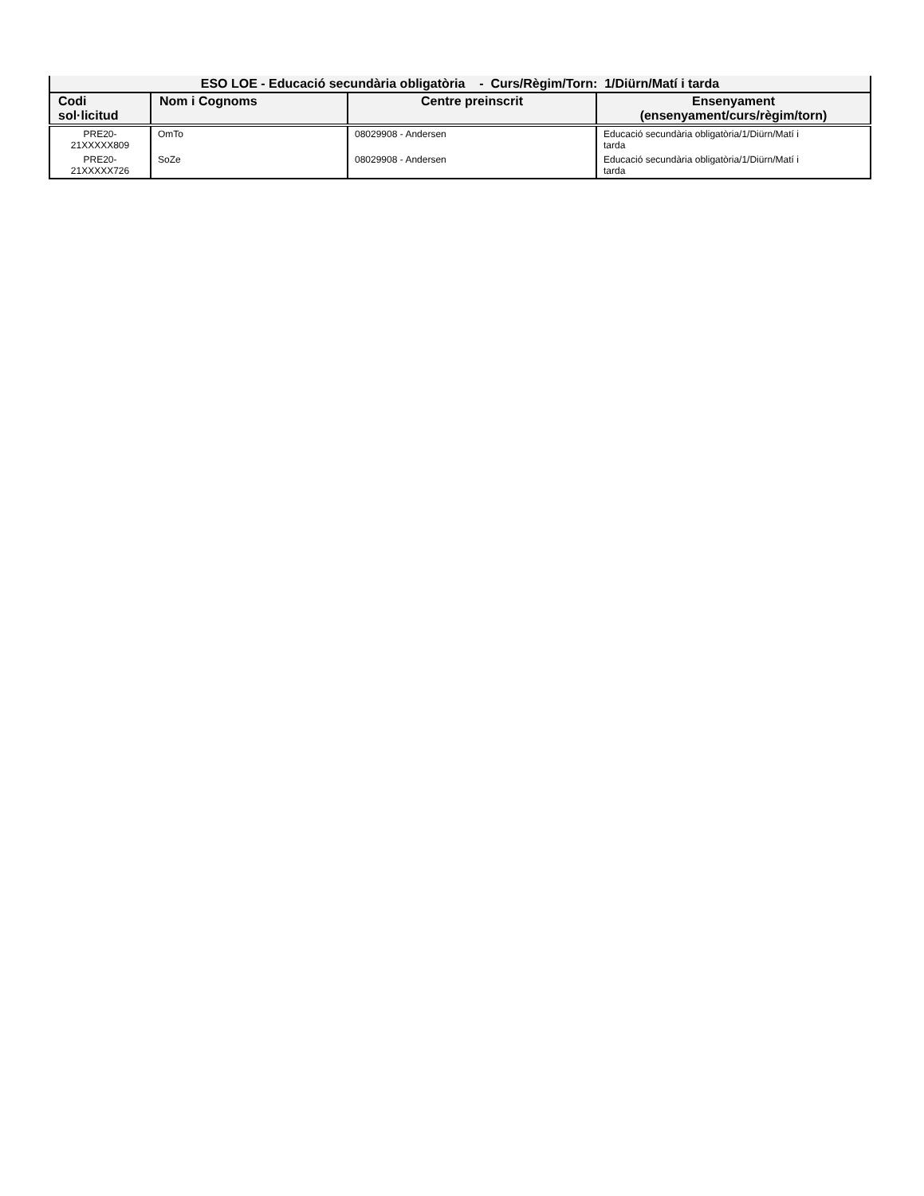| ESO LOE - Educació secundària obligatòria - Curs/Règim/Torn: 1/Diürn/Matí i tarda | | | |
| --- | --- | --- | --- |
| Codi sol·licitud | Nom i Cognoms | Centre preinscrit | Ensenyament (ensenyament/curs/règim/torn) |
| PRE20- 21XXXXX809 | OmTo | 08029908 - Andersen | Educació secundària obligatòria/1/Diürn/Matí i tarda |
| PRE20- 21XXXXX726 | SoZe | 08029908 - Andersen | Educació secundària obligatòria/1/Diürn/Matí i tarda |